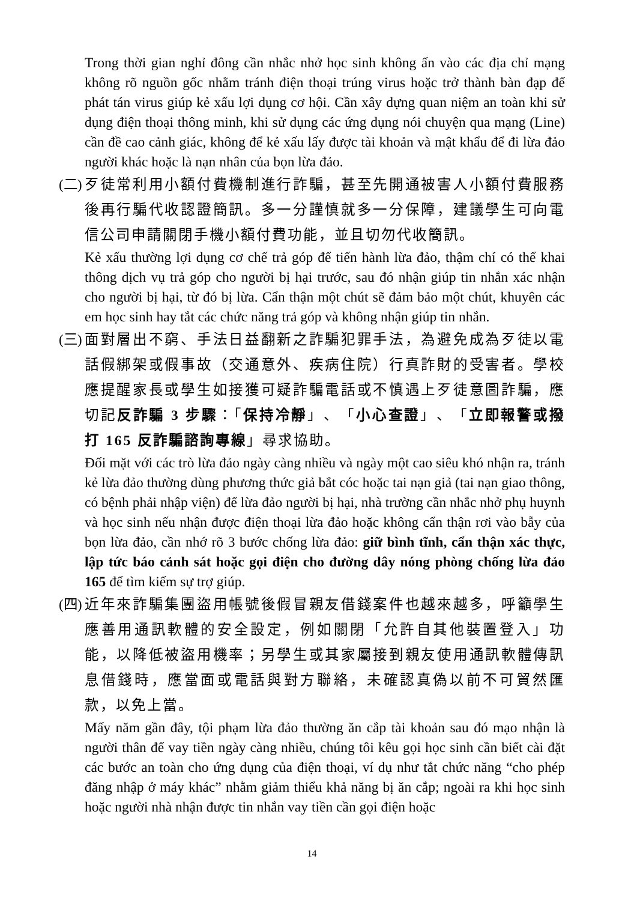Trong thời gian nghỉ đông cần nhắc nhở học sinh không ấn vào các địa chỉ mạng không rõ nguồn gốc nhằm tránh điện thoại trúng virus hoặc trở thành bàn đạp để phát tán virus giúp kẻ xấu lợi dụng cơ hội. Cần xây dựng quan niệm an toàn khi sử dụng điện thoại thông minh, khi sử dụng các ứng dụng nói chuyện qua mạng (Line) cần đề cao cảnh giác, không để kẻ xấu lấy được tài khoản và mật khẩu để đi lừa đảo người khác hoặc là nạn nhân của bọn lừa đảo.
(二)
歹徒常利用小額付費機制進行詐騙，甚至先開通被害人小額付費服務後再行騙代收認證簡訊。多一分謹慎就多一分保障，建議學生可向電信公司申請關閉手機小額付費功能，並且切勿代收簡訊。
Kẻ xấu thường lợi dụng cơ chế trả góp để tiến hành lừa đảo, thậm chí có thể khai thông dịch vụ trả góp cho người bị hại trước, sau đó nhận giúp tin nhắn xác nhận cho người bị hại, từ đó bị lừa. Cẩn thận một chút sẽ đảm bảo một chút, khuyên các em học sinh hay tắt các chức năng trả góp và không nhận giúp tin nhắn.
(三)
面對層出不窮、手法日益翻新之詐騙犯罪手法，為避免成為歹徒以電話假綁架或假事故（交通意外、疾病住院）行真詐財的受害者。學校應提醒家長或學生如接獲可疑詐騙電話或不慎遇上歹徒意圖詐騙，應切記反詐騙 3 步驟：「保持冷靜」、「小心查證」、「立即報警或撥打 165 反詐騙諮詢專線」尋求協助。
Đối mặt với các trò lừa đảo ngày càng nhiều và ngày một cao siêu khó nhận ra, tránh kẻ lừa đảo thường dùng phương thức giả bắt cóc hoặc tai nạn giả (tai nạn giao thông, có bệnh phải nhập viện) để lừa đảo người bị hại, nhà trường cần nhắc nhở phụ huynh và học sinh nếu nhận được điện thoại lừa đảo hoặc không cẩn thận rơi vào bẫy của bọn lừa đảo, cần nhớ rõ 3 bước chống lừa đảo: giữ bình tĩnh, cẩn thận xác thực, lập tức báo cảnh sát hoặc gọi điện cho đường dây nóng phòng chống lừa đảo 165 để tìm kiếm sự trợ giúp.
(四)
近年來詐騙集團盜用帳號後假冒親友借錢案件也越來越多，呼籲學生應善用通訊軟體的安全設定，例如關閉「允許自其他裝置登入」功能，以降低被盜用機率；另學生或其家屬接到親友使用通訊軟體傳訊息借錢時，應當面或電話與對方聯絡，未確認真偽以前不可貿然匯款，以免上當。
Mấy năm gần đây, tội phạm lừa đảo thường ăn cắp tài khoản sau đó mạo nhận là người thân để vay tiền ngày càng nhiều, chúng tôi kêu gọi học sinh cần biết cài đặt các bước an toàn cho ứng dụng của điện thoại, ví dụ như tắt chức năng “cho phép đăng nhập ở máy khác” nhằm giảm thiểu khả năng bị ăn cắp; ngoài ra khi học sinh hoặc người nhà nhận được tin nhắn vay tiền cần gọi điện hoặc
14